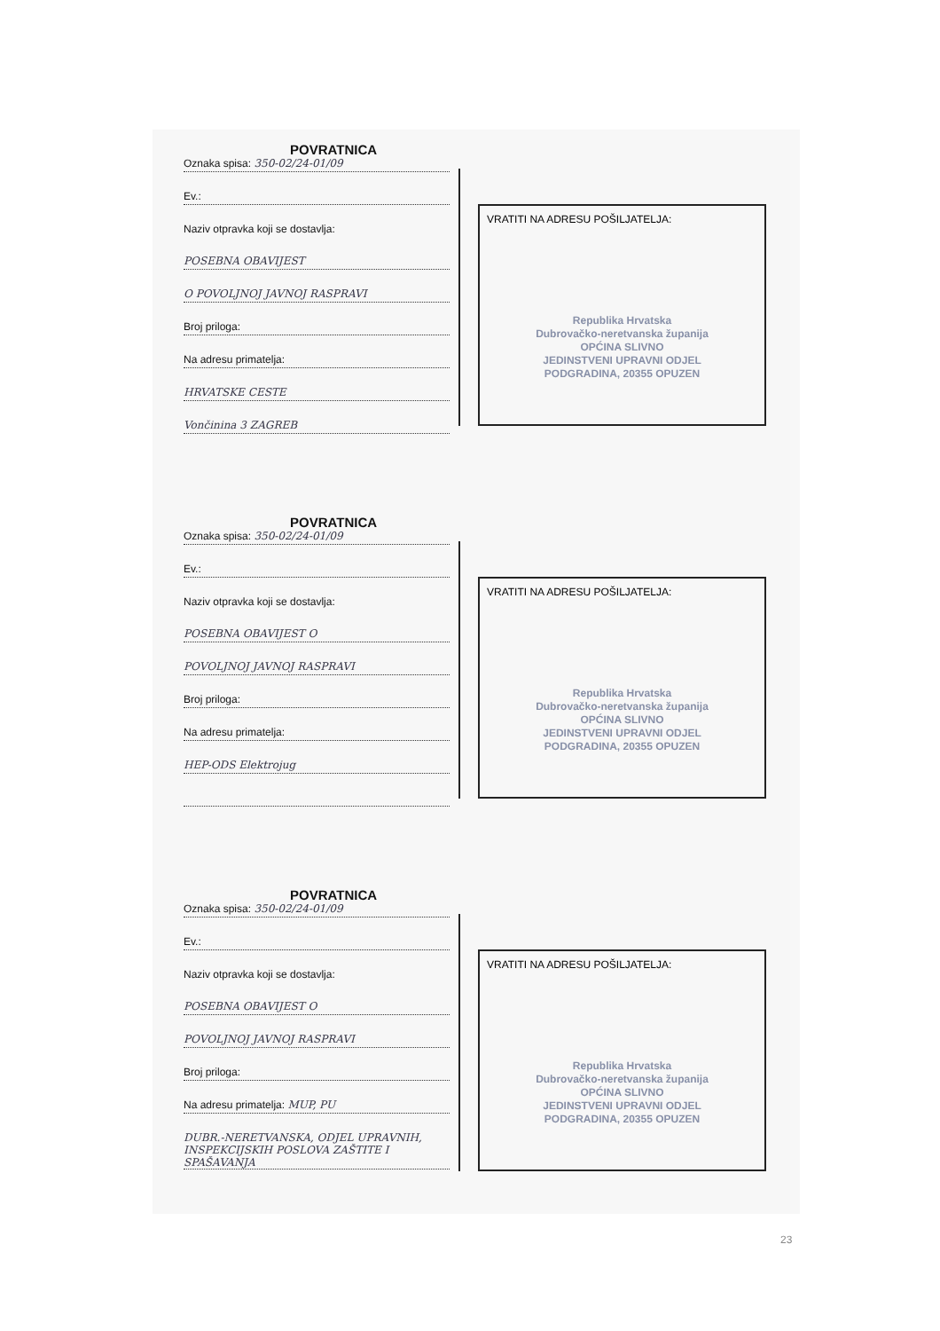POVRATNICA
Oznaka spisa: 350-02/24-01/09
Ev.:
Naziv otpravka koji se dostavlja:
POSEBNA OBAVIJEST
O POVOLJNOJ JAVNOJ RASPRAVI
Broj priloga:
Na adresu primatelja:
HRVATSKE CESTE
Vončinina 3 ZAGREB
VRATITI NA ADRESU POŠILJATELJA:
Republika Hrvatska
Dubrovačko-neretvanska županija
OPĆINA SLIVNO
JEDINSTVENI UPRAVNI ODJEL
PODGRADINA, 20355 OPUZEN
POVRATNICA
Oznaka spisa: 350-02/24-01/09
Ev.:
Naziv otpravka koji se dostavlja:
POSEBNA OBAVIJEST O
POVOLJNOJ JAVNOJ RASPRAVI
Broj priloga:
Na adresu primatelja:
HEP-ODS Elektrojug
VRATITI NA ADRESU POŠILJATELJA:
Republika Hrvatska
Dubrovačko-neretvanska županija
OPĆINA SLIVNO
JEDINSTVENI UPRAVNI ODJEL
PODGRADINA, 20355 OPUZEN
POVRATNICA
Oznaka spisa: 350-02/24-01/09
Ev.:
Naziv otpravka koji se dostavlja:
POSEBNA OBAVIJEST O
POVOLJNOJ JAVNOJ RASPRAVI
Broj priloga:
Na adresu primatelja: MUP, PU
DUBR.-NERETVANSKA, ODJEL UPRAVNIH, INSPEKCIJSKIH POSLOVA ZAŠTITE I SPAŠAVANJA
VRATITI NA ADRESU POŠILJATELJA:
Republika Hrvatska
Dubrovačko-neretvanska županija
OPĆINA SLIVNO
JEDINSTVENI UPRAVNI ODJEL
PODGRADINA, 20355 OPUZEN
23